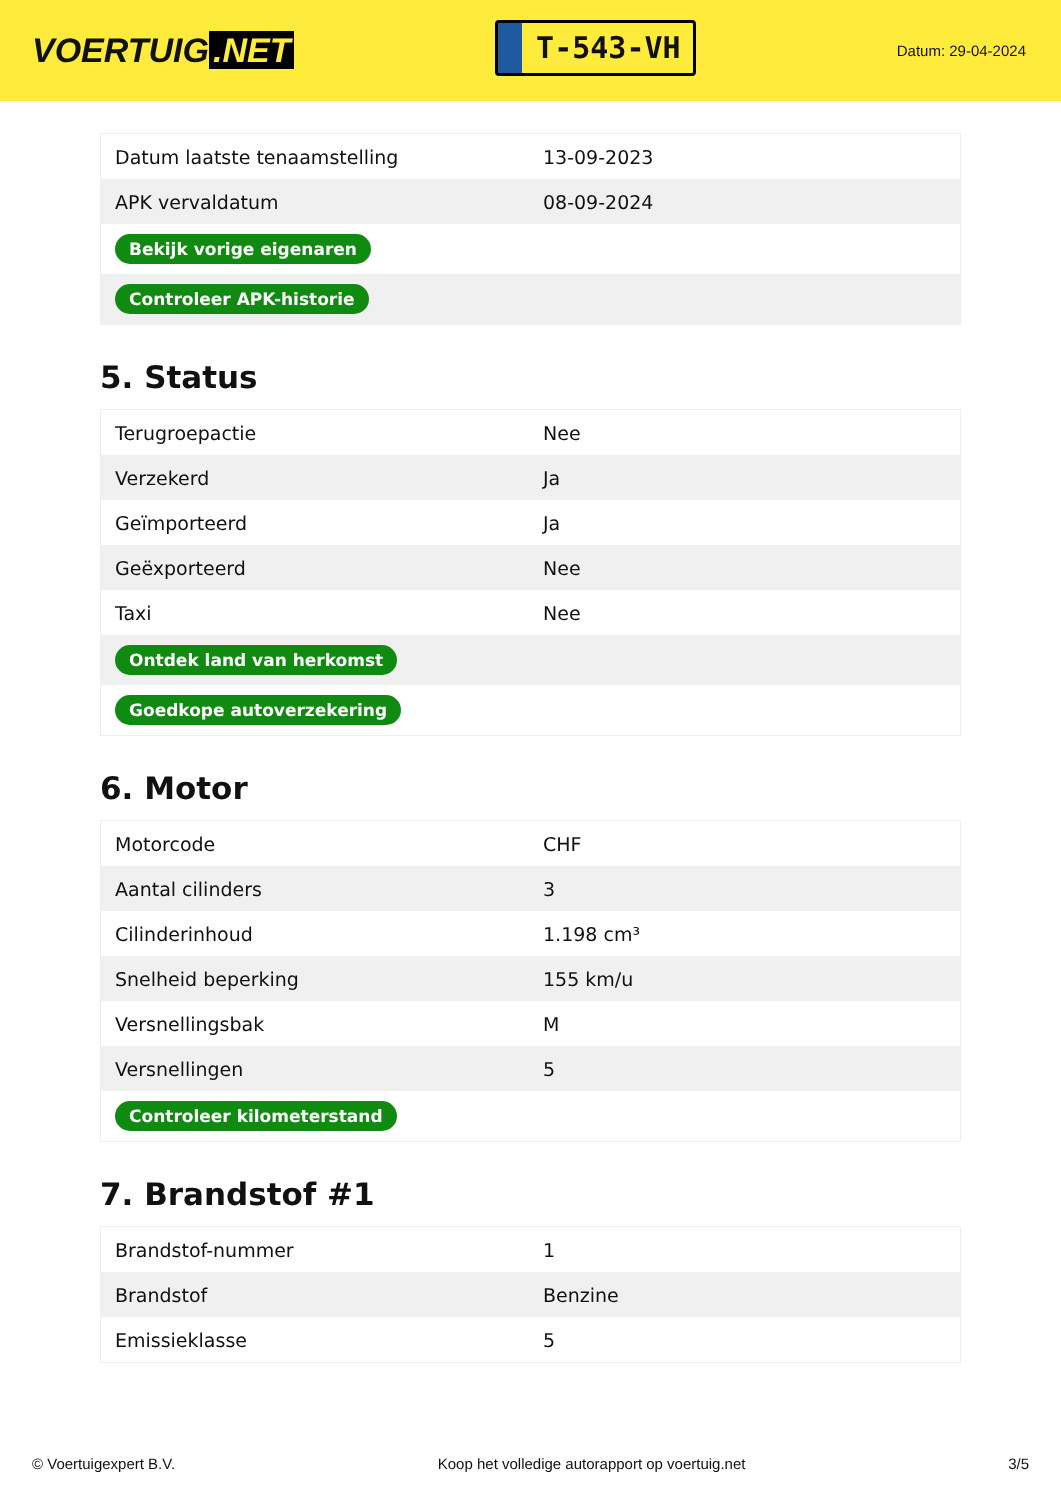VOERTUIG.NET
T-543-VH
Datum: 29-04-2024
| Datum laatste tenaamstelling | 13-09-2023 |
| APK vervaldatum | 08-09-2024 |
| Bekijk vorige eigenaren | |
| Controleer APK-historie | |
5. Status
| Terugroepactie | Nee |
| Verzekerd | Ja |
| Geïmporteerd | Ja |
| Geëxporteerd | Nee |
| Taxi | Nee |
| Ontdek land van herkomst | |
| Goedkope autoverzekering | |
6. Motor
| Motorcode | CHF |
| Aantal cilinders | 3 |
| Cilinderinhoud | 1.198 cm³ |
| Snelheid beperking | 155 km/u |
| Versnellingsbak | M |
| Versnellingen | 5 |
| Controleer kilometerstand | |
7. Brandstof #1
| Brandstof-nummer | 1 |
| Brandstof | Benzine |
| Emissieklasse | 5 |
© Voertuigexpert B.V. Koop het volledige autorapport op voertuig.net 3/5